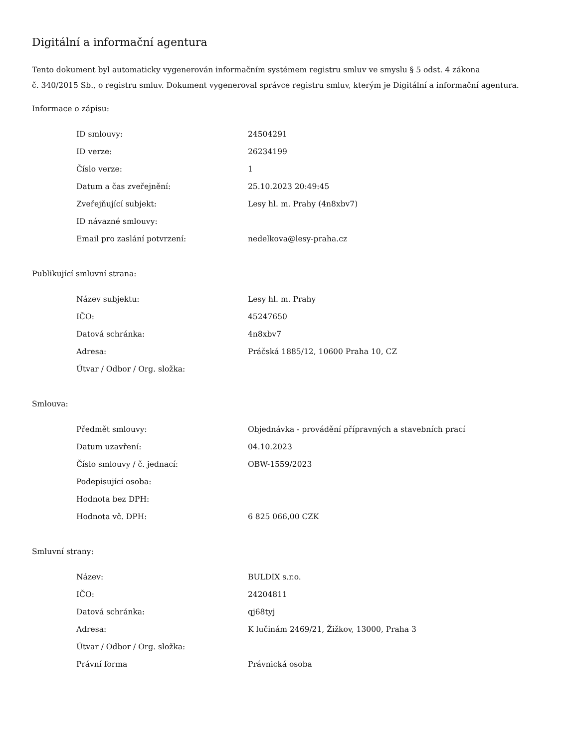Digitální a informační agentura
Tento dokument byl automaticky vygenerován informačním systémem registru smluv ve smyslu § 5 odst. 4 zákona
č. 340/2015 Sb., o registru smluv. Dokument vygeneroval správce registru smluv, kterým je Digitální a informační agentura.
Informace o zápisu:
| ID smlouvy: | 24504291 |
| ID verze: | 26234199 |
| Číslo verze: | 1 |
| Datum a čas zveřejnění: | 25.10.2023 20:49:45 |
| Zveřejňující subjekt: | Lesy hl. m. Prahy (4n8xbv7) |
| ID návazné smlouvy: | |
| Email pro zaslání potvrzení: | nedelkova@lesy-praha.cz |
Publikující smluvní strana:
| Název subjektu: | Lesy hl. m. Prahy |
| IČO: | 45247650 |
| Datová schránka: | 4n8xbv7 |
| Adresa: | Práčská 1885/12, 10600 Praha 10, CZ |
| Útvar / Odbor / Org. složka: | |
Smlouva:
| Předmět smlouvy: | Objednávka - provádění přípravných a stavebních prací |
| Datum uzavření: | 04.10.2023 |
| Číslo smlouvy / č. jednací: | OBW-1559/2023 |
| Podepisující osoba: | |
| Hodnota bez DPH: | |
| Hodnota vč. DPH: | 6 825 066,00 CZK |
Smluvní strany:
| Název: | BULDIX s.r.o. |
| IČO: | 24204811 |
| Datová schránka: | qj68tyj |
| Adresa: | K lučinám 2469/21, Žižkov, 13000, Praha 3 |
| Útvar / Odbor / Org. složka: | |
| Právní forma | Právnická osoba |